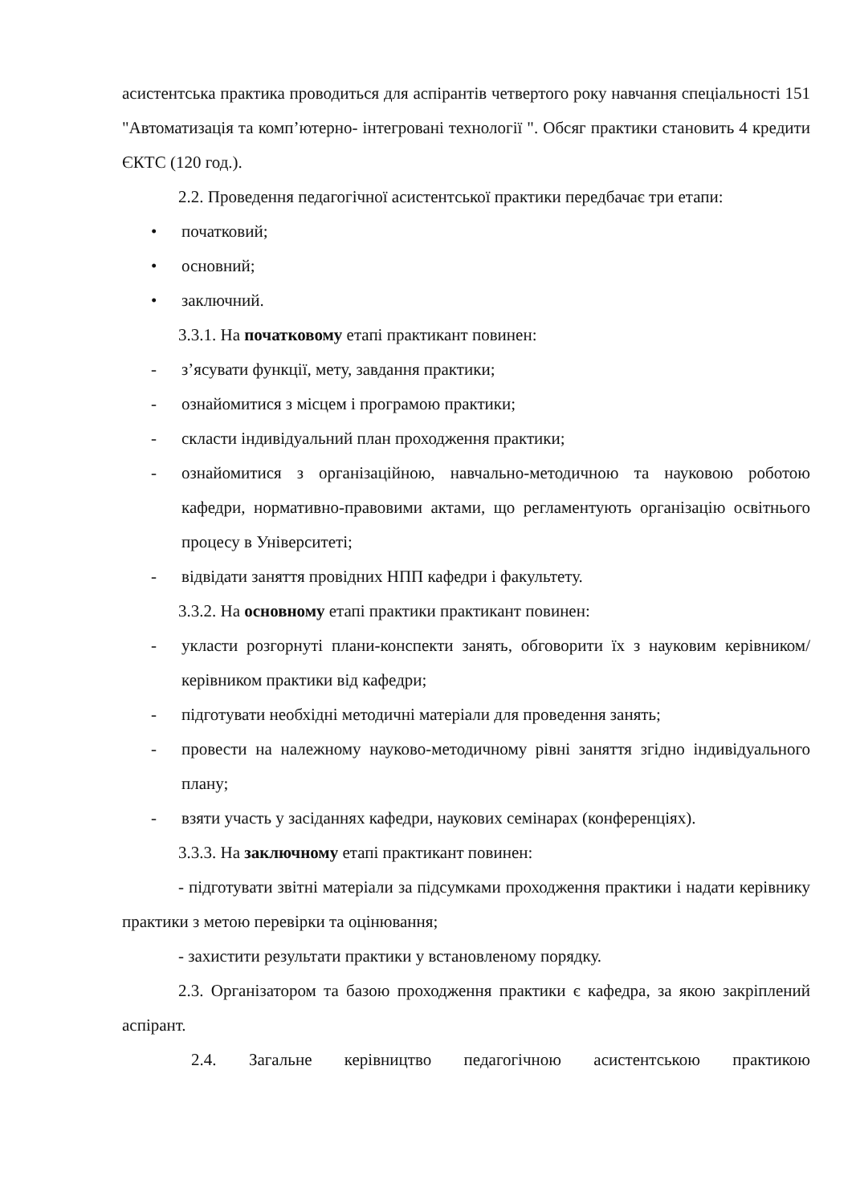асистентська практика проводиться для аспірантів четвертого року навчання спеціальності 151 "Автоматизація та комп’ютерно- інтегровані технології ". Обсяг практики становить 4 кредити ЄКТС (120 год.).
2.2. Проведення педагогічної асистентської практики передбачає три етапи:
• початковий;
• основний;
• заключний.
3.3.1. На початковому етапі практикант повинен:
- з’ясувати функції, мету, завдання практики;
- ознайомитися з місцем і програмою практики;
- скласти індивідуальний план проходження практики;
- ознайомитися з організаційною, навчально-методичною та науковою роботою кафедри, нормативно-правовими актами, що регламентують організацію освітнього процесу в Університеті;
- відвідати заняття провідних НПП кафедри і факультету.
3.3.2. На основному етапі практики практикант повинен:
- укласти розгорнуті плани-конспекти занять, обговорити їх з науковим керівником/керівником практики від кафедри;
- підготувати необхідні методичні матеріали для проведення занять;
- провести на належному науково-методичному рівні заняття згідно індивідуального плану;
- взяти участь у засіданнях кафедри, наукових семінарах (конференціях).
3.3.3. На заключному етапі практикант повинен:
- підготувати звітні матеріали за підсумками проходження практики і надати керівнику практики з метою перевірки та оцінювання;
- захистити результати практики у встановленому порядку.
2.3. Організатором та базою проходження практики є кафедра, за якою закріплений аспірант.
2.4. Загальне керівництво педагогічною асистентською практикою